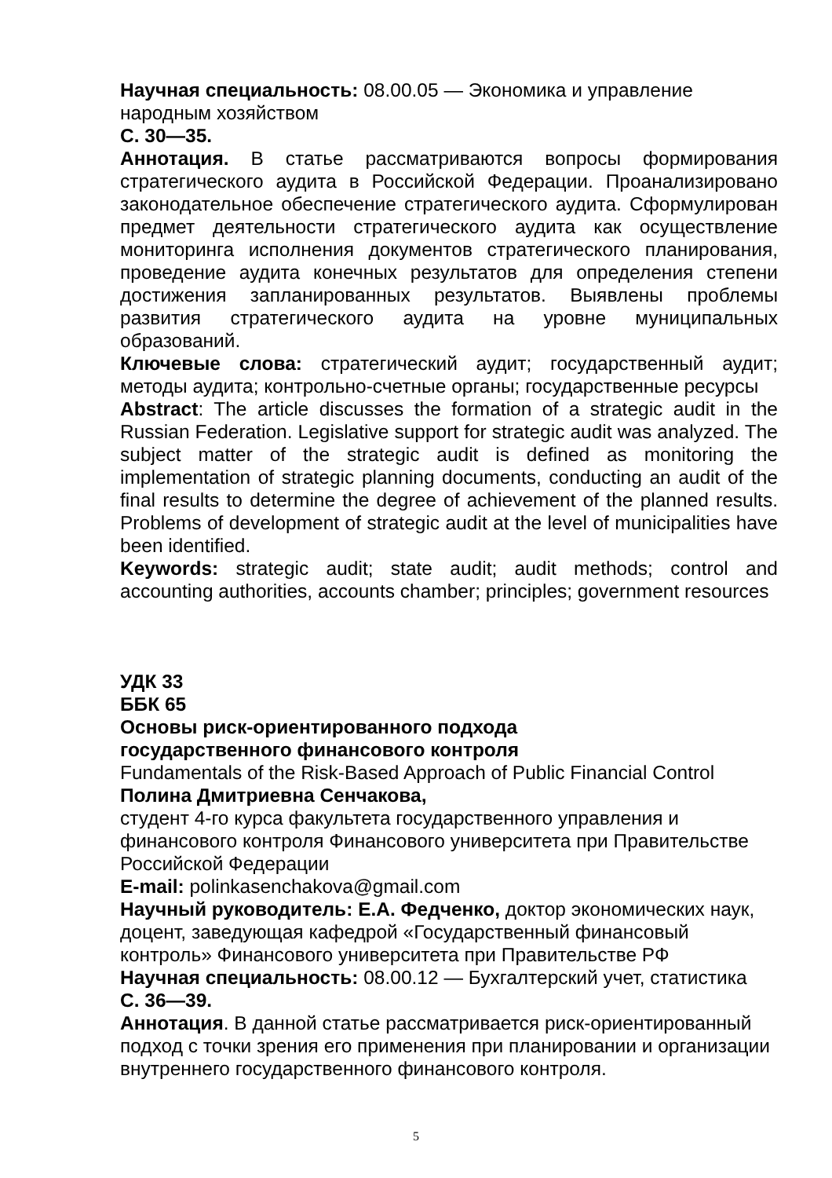Научная специальность: 08.00.05 — Экономика и управление народным хозяйством
С. 30—35.
Аннотация. В статье рассматриваются вопросы формирования стратегического аудита в Российской Федерации. Проанализировано законодательное обеспечение стратегического аудита. Сформулирован предмет деятельности стратегического аудита как осуществление мониторинга исполнения документов стратегического планирования, проведение аудита конечных результатов для определения степени достижения запланированных результатов. Выявлены проблемы развития стратегического аудита на уровне муниципальных образований.
Ключевые слова: стратегический аудит; государственный аудит; методы аудита; контрольно-счетные органы; государственные ресурсы
Abstract: The article discusses the formation of a strategic audit in the Russian Federation. Legislative support for strategic audit was analyzed. The subject matter of the strategic audit is defined as monitoring the implementation of strategic planning documents, conducting an audit of the final results to determine the degree of achievement of the planned results. Problems of development of strategic audit at the level of municipalities have been identified.
Keywords: strategic audit; state audit; audit methods; control and accounting authorities, accounts chamber; principles; government resources
УДК 33
ББК 65
Основы риск-ориентированного подхода
государственного финансового контроля
Fundamentals of the Risk-Based Approach of Public Financial Control
Полина Дмитриевна Сенчакова,
студент 4-го курса факультета государственного управления и финансового контроля Финансового университета при Правительстве Российской Федерации
E-mail: polinkasenchakova@gmail.com
Научный руководитель: Е.А. Федченко, доктор экономических наук, доцент, заведующая кафедрой «Государственный финансовый контроль» Финансового университета при Правительстве РФ
Научная специальность: 08.00.12 — Бухгалтерский учет, статистика
С. 36—39.
Аннотация. В данной статье рассматривается риск-ориентированный подход с точки зрения его применения при планировании и организации внутреннего государственного финансового контроля.
5